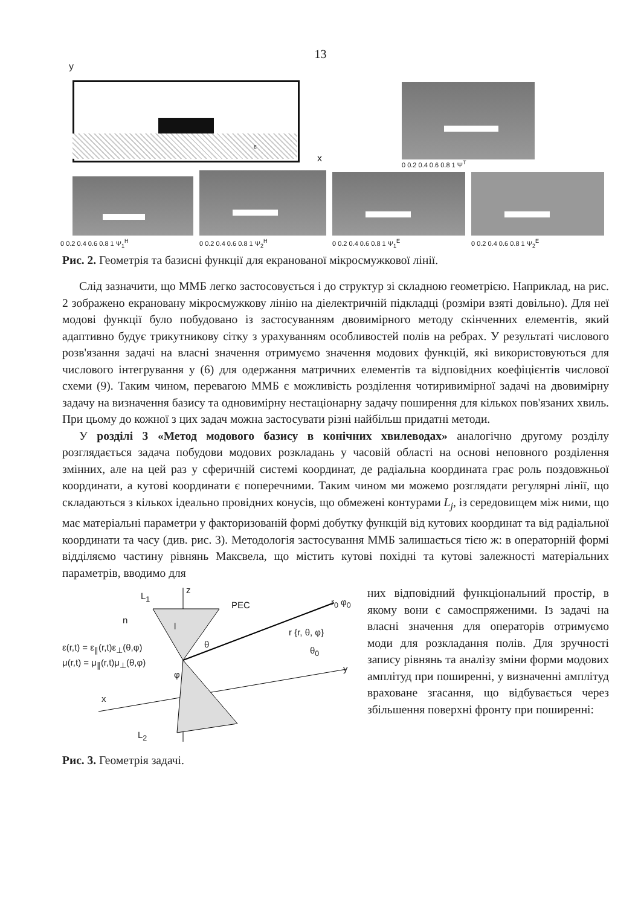13
y
x
ε
0 0.2 0.4 0.6 0.8 1 Ψ<sup>T</sup>
0 0.2 0.4 0.6 0.8 1 Ψ<sub>1</sub><sup>H</sup>
0 0.2 0.4 0.6 0.8 1 Ψ<sub>2</sub><sup>H</sup>
0 0.2 0.4 0.6 0.8 1 Ψ<sub>1</sub><sup>E</sup>
0 0.2 0.4 0.6 0.8 1 Ψ<sub>2</sub><sup>E</sup>
Рис. 2. Геометрія та базисні функції для екранованої мікросмужкової лінії.
Слід зазначити, що ММБ легко застосовується і до структур зі складною геометрією. Наприклад, на рис. 2 зображено екрановану мікросмужкову лінію на діелектричній підкладці (розміри взяті довільно). Для неї модові функції було побудовано із застосуванням двовимірного методу скінченних елементів, який адаптивно будує трикутникову сітку з урахуванням особливостей полів на ребрах. У результаті числового розв'язання задачі на власні значення отримуємо значення модових функцій, які використовуються для числового інтегрування у (6) для одержання матричних елементів та відповідних коефіцієнтів числової схеми (9). Таким чином, перевагою ММБ є можливість розділення чотиривимірної задачі на двовимірну задачу на визначення базису та одновимірну нестаціонарну задачу поширення для кількох пов'язаних хвиль. При цьому до кожної з цих задач можна застосувати різні найбільш придатні методи.
У розділі 3 «Метод модового базису в конічних хвилеводах» аналогічно другому розділу розглядається задача побудови модових розкладань у часовій області на основі неповного розділення змінних, але на цей раз у сферичній системі координат, де радіальна координата грає роль поздовжньої координати, а кутові координати є поперечними. Таким чином ми можемо розглядати регулярні лінії, що складаються з кількох ідеально провідних конусів, що обмежені контурами L<sub>j</sub>, із середовищем між ними, що має матеріальні параметри у факторизованій формі добутку функцій від кутових координат та від радіальної координати та часу (див. рис. 3). Методологія застосування ММБ залишається тією ж: в операторній формі відділяємо частину рівнянь Максвела, що містить кутові похідні та кутові залежності матеріальних параметрів, вводимо для
L<sub>1</sub>
z
PEC r<sub>0</sub> φ<sub>0</sub>
n
l
r {r, θ, φ}
ε(r,t) = ε<sub>∥</sub>(r,t)ε<sub>⊥</sub>(θ,φ) θ
θ<sub>0</sub>
μ(r,t) = μ<sub>∥</sub>(r,t)μ<sub>⊥</sub>(θ,φ)
φ
y
x
L<sub>2</sub>
Рис. 3. Геометрія задачі.
них відповідний функціональний простір, в якому вони є самоспряженими. Із задачі на власні значення для операторів отримуємо моди для розкладання полів. Для зручності запису рівнянь та аналізу зміни форми модових амплітуд при поширенні, у визначенні амплітуд враховане згасання, що відбувається через збільшення поверхні фронту при поширенні: